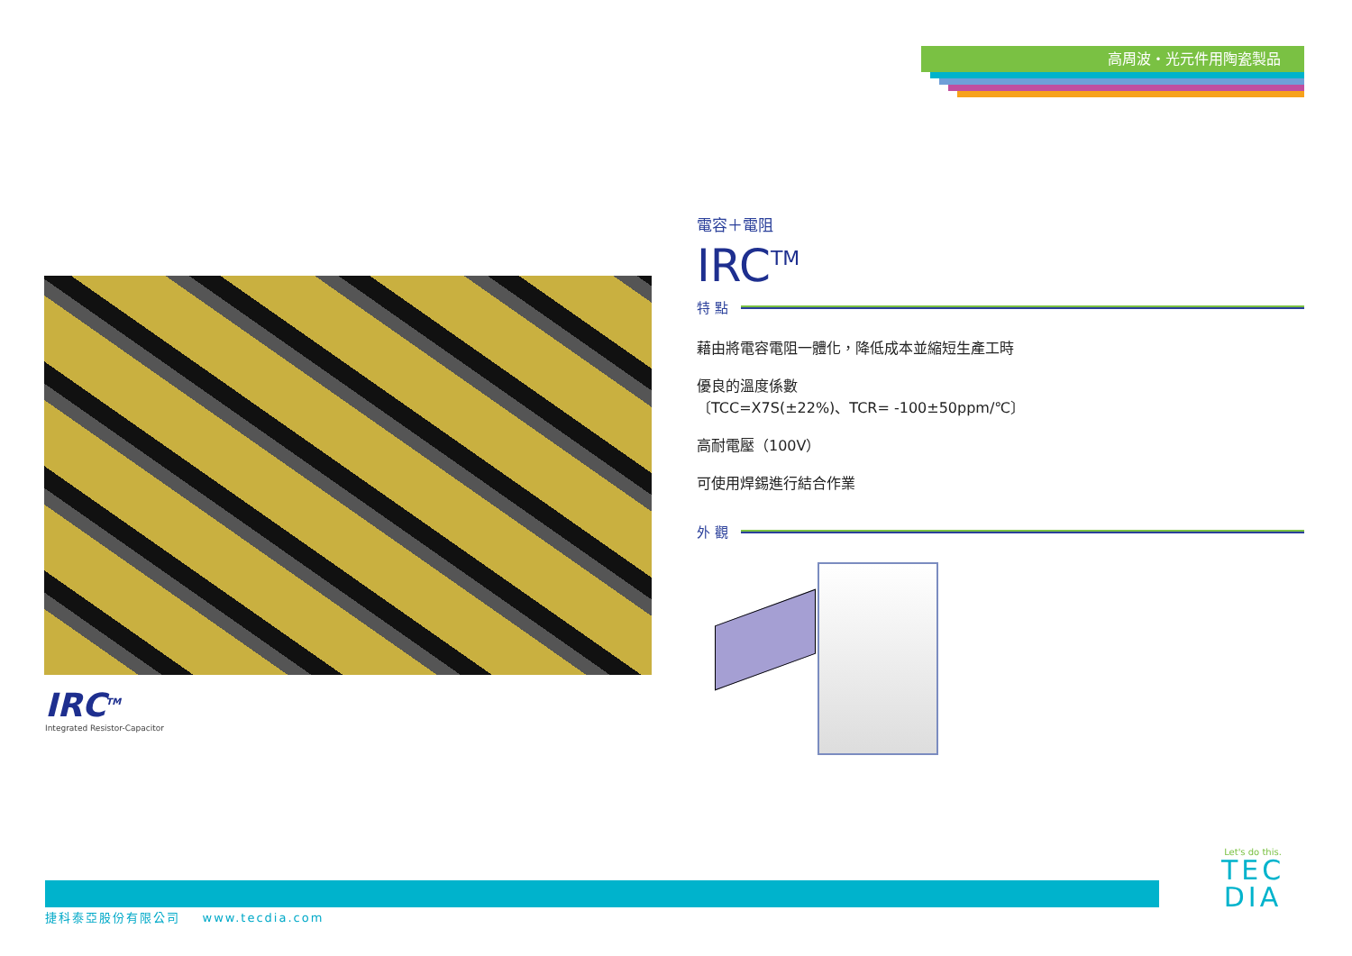高周波・光元件用陶瓷製品
IRC<sup>TM</sup>
Integrated Resistor-Capacitor
電容＋電阻
IRC<sup>TM</sup>
特 點
藉由將電容電阻一體化，降低成本並縮短生產工時
優良的溫度係數
〔TCC=X7S(±22%)、TCR= -100±50ppm/℃〕
高耐電壓（100V）
可使用焊錫進行結合作業
外 觀
捷科泰亞股份有限公司 www.tecdia.com
Let's do this.
TEC
DIA